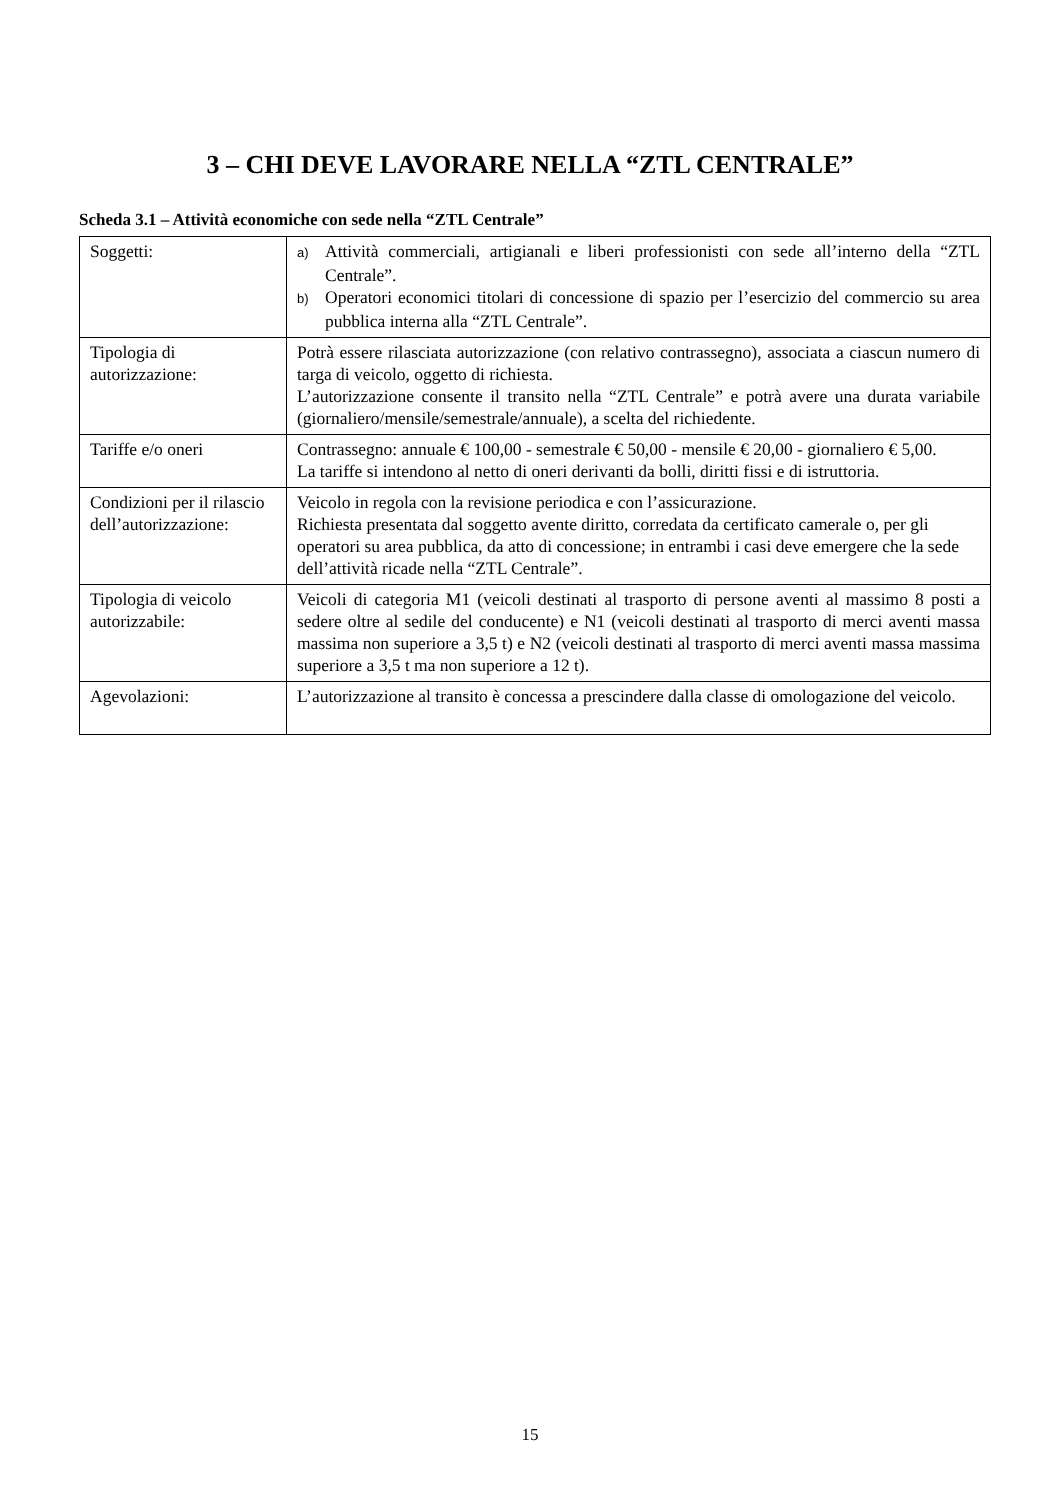3 – CHI DEVE LAVORARE NELLA “ZTL CENTRALE”
Scheda 3.1 – Attività economiche con sede nella “ZTL Centrale”
| Soggetti: | a) Attività commerciali, artigianali e liberi professionisti con sede all’interno della “ZTL Centrale”. b) Operatori economici titolari di concessione di spazio per l’esercizio del commercio su area pubblica interna alla “ZTL Centrale”. |
| Tipologia di autorizzazione: | Potrà essere rilasciata autorizzazione (con relativo contrassegno), associata a ciascun numero di targa di veicolo, oggetto di richiesta. L’autorizzazione consente il transito nella “ZTL Centrale” e potrà avere una durata variabile (giornaliero/mensile/semestrale/annuale), a scelta del richiedente. |
| Tariffe e/o oneri | Contrassegno: annuale € 100,00 - semestrale € 50,00 - mensile € 20,00 - giornaliero € 5,00. La tariffe si intendono al netto di oneri derivanti da bolli, diritti fissi e di istruttoria. |
| Condizioni per il rilascio dell’autorizzazione: | Veicolo in regola con la revisione periodica e con l’assicurazione. Richiesta presentata dal soggetto avente diritto, corredata da certificato camerale o, per gli operatori su area pubblica, da atto di concessione; in entrambi i casi deve emergere che la sede dell’attività ricade nella “ZTL Centrale”. |
| Tipologia di veicolo autorizzabile: | Veicoli di categoria M1 (veicoli destinati al trasporto di persone aventi al massimo 8 posti a sedere oltre al sedile del conducente) e N1 (veicoli destinati al trasporto di merci aventi massa massima non superiore a 3,5 t) e N2 (veicoli destinati al trasporto di merci aventi massa massima superiore a 3,5 t ma non superiore a 12 t). |
| Agevolazioni: | L’autorizzazione al transito è concessa a prescindere dalla classe di omologazione del veicolo. |
15